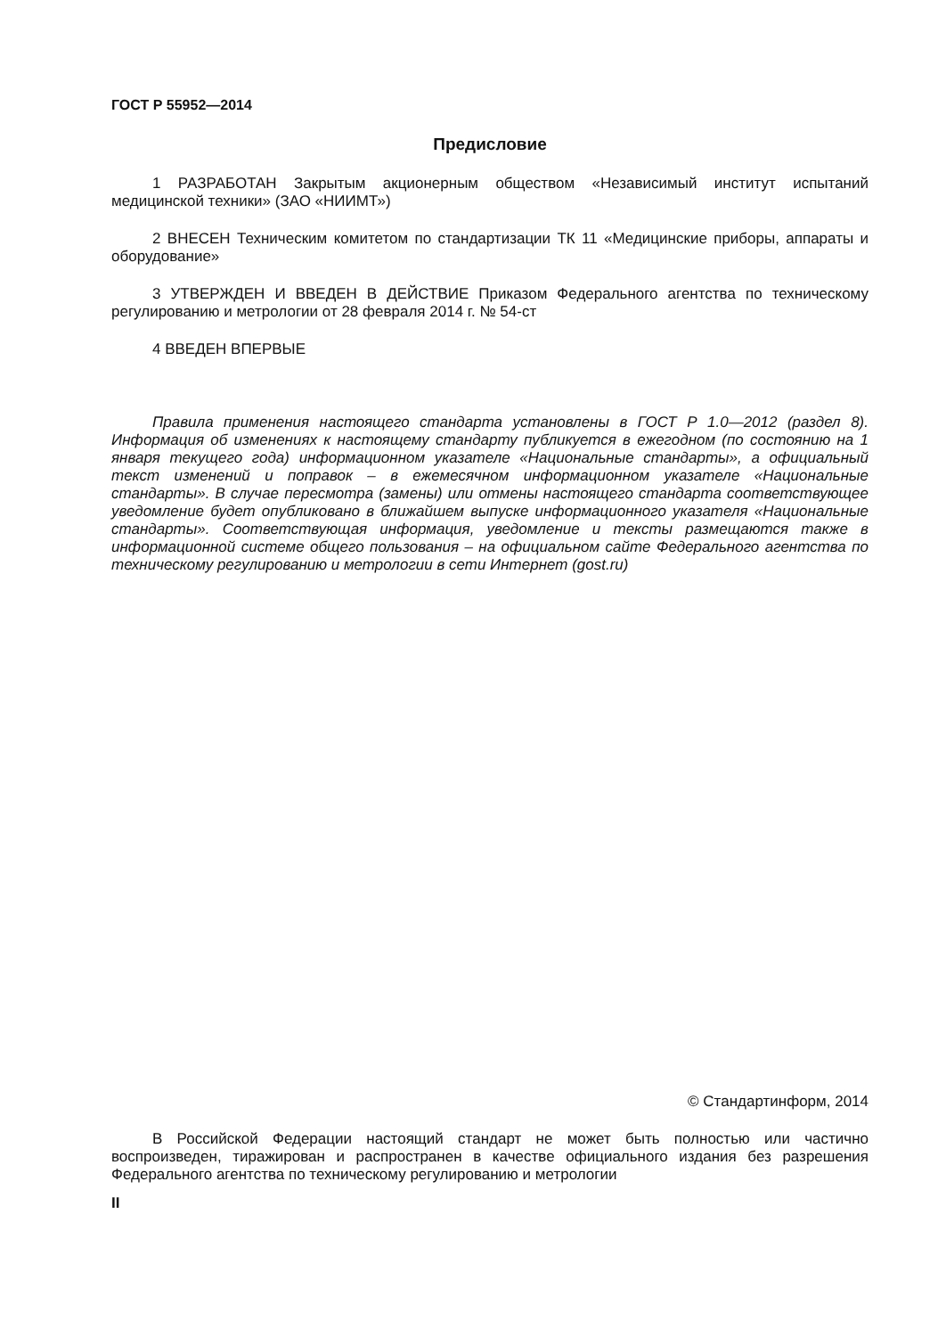ГОСТ Р 55952—2014
Предисловие
1 РАЗРАБОТАН Закрытым акционерным обществом «Независимый институт испытаний медицинской техники» (ЗАО «НИИМТ»)
2 ВНЕСЕН Техническим комитетом по стандартизации ТК 11 «Медицинские приборы, аппараты и оборудование»
3 УТВЕРЖДЕН И ВВЕДЕН В ДЕЙСТВИЕ Приказом Федерального агентства по техническому регулированию и метрологии от 28 февраля 2014 г. № 54-ст
4 ВВЕДЕН ВПЕРВЫЕ
Правила применения настоящего стандарта установлены в ГОСТ Р 1.0—2012 (раздел 8). Информация об изменениях к настоящему стандарту публикуется в ежегодном (по состоянию на 1 января текущего года) информационном указателе «Национальные стандарты», а официальный текст изменений и поправок – в ежемесячном информационном указателе «Национальные стандарты». В случае пересмотра (замены) или отмены настоящего стандарта соответствующее уведомление будет опубликовано в ближайшем выпуске информационного указателя «Национальные стандарты». Соответствующая информация, уведомление и тексты размещаются также в информационной системе общего пользования – на официальном сайте Федерального агентства по техническому регулированию и метрологии в сети Интернет (gost.ru)
© Стандартинформ, 2014
В Российской Федерации настоящий стандарт не может быть полностью или частично воспроизведен, тиражирован и распространен в качестве официального издания без разрешения Федерального агентства по техническому регулированию и метрологии
II